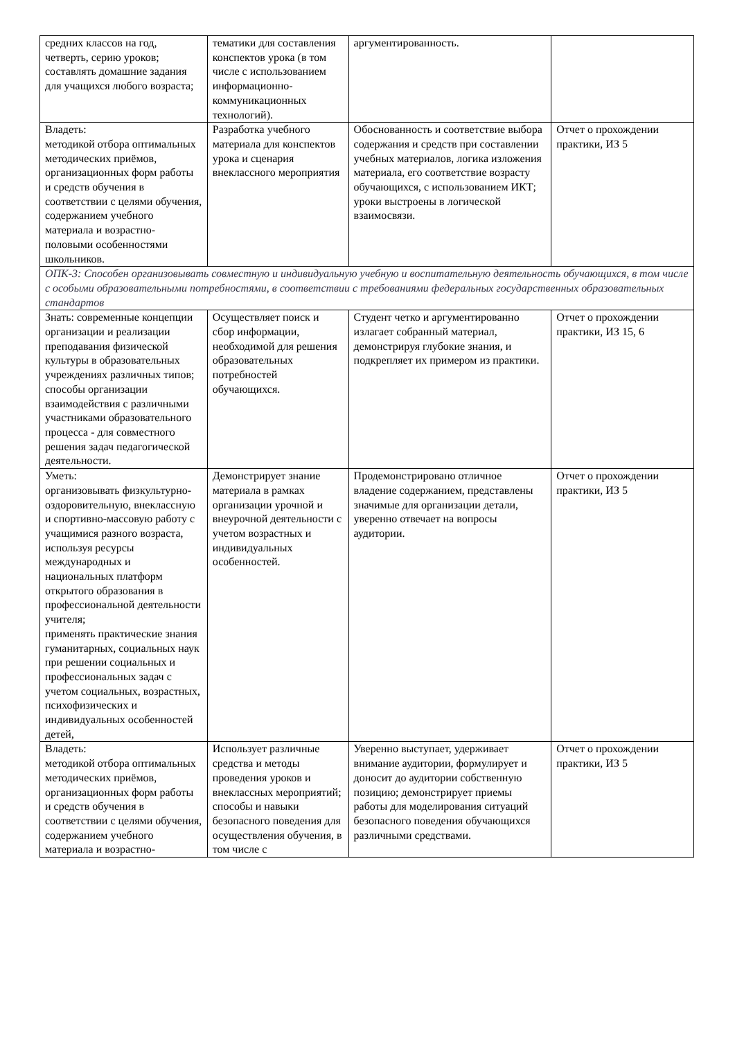| средних классов на год, четверть, серию уроков; составлять домашние задания для учащихся любого возраста; | тематики для составления конспектов урока (в том числе с использованием информационно-коммуникационных технологий). | аргументированность. | |
| Владеть: методикой отбора оптимальных методических приёмов, организационных форм работы и средств обучения в соответствии с целями обучения, содержанием учебного материала и возрастно-половыми особенностями школьников. | Разработка учебного материала для конспектов урока и сценария внеклассного мероприятия | Обоснованность и соответствие выбора содержания и средств при составлении учебных материалов, логика изложения материала, его соответствие возрасту обучающихся, с использованием ИКТ; уроки выстроены в логической взаимосвязи. | Отчет о прохождении практики, ИЗ 5 |
| ОПК-3: Способен организовывать совместную и индивидуальную учебную и воспитательную деятельность обучающихся, в том числе с особыми образовательными потребностями, в соответствии с требованиями федеральных государственных образовательных стандартов | | | |
| Знать: современные концепции организации и реализации преподавания физической культуры в образовательных учреждениях различных типов; способы организации взаимодействия с различными участниками образовательного процесса - для совместного решения задач педагогической деятельности. | Осуществляет поиск и сбор информации, необходимой для решения образовательных потребностей обучающихся. | Студент четко и аргументированно излагает собранный материал, демонстрируя глубокие знания, и подкрепляет их примером из практики. | Отчет о прохождении практики, ИЗ 15, 6 |
| Уметь: организовывать физкультурно-оздоровительную, внеклассную и спортивно-массовую работу с учащимися разного возраста, используя ресурсы международных и национальных платформ открытого образования в профессиональной деятельности учителя; применять практические знания гуманитарных, социальных наук при решении социальных и профессиональных задач с учетом социальных, возрастных, психофизических и индивидуальных особенностей детей, | Демонстрирует знание материала в рамках организации урочной и внеурочной деятельности с учетом возрастных и индивидуальных особенностей. | Продемонстрировано отличное владение содержанием, представлены значимые для организации детали, уверенно отвечает на вопросы аудитории. | Отчет о прохождении практики, ИЗ 5 |
| Владеть: методикой отбора оптимальных методических приёмов, организационных форм работы и средств обучения в соответствии с целями обучения, содержанием учебного материала и возрастно- | Использует различные средства и методы проведения уроков и внеклассных мероприятий; способы и навыки безопасного поведения для осуществления обучения, в том числе с | Уверенно выступает, удерживает внимание аудитории, формулирует и доносит до аудитории собственную позицию; демонстрирует приемы работы для моделирования ситуаций безопасного поведения обучающихся различными средствами. | Отчет о прохождении практики, ИЗ 5 |